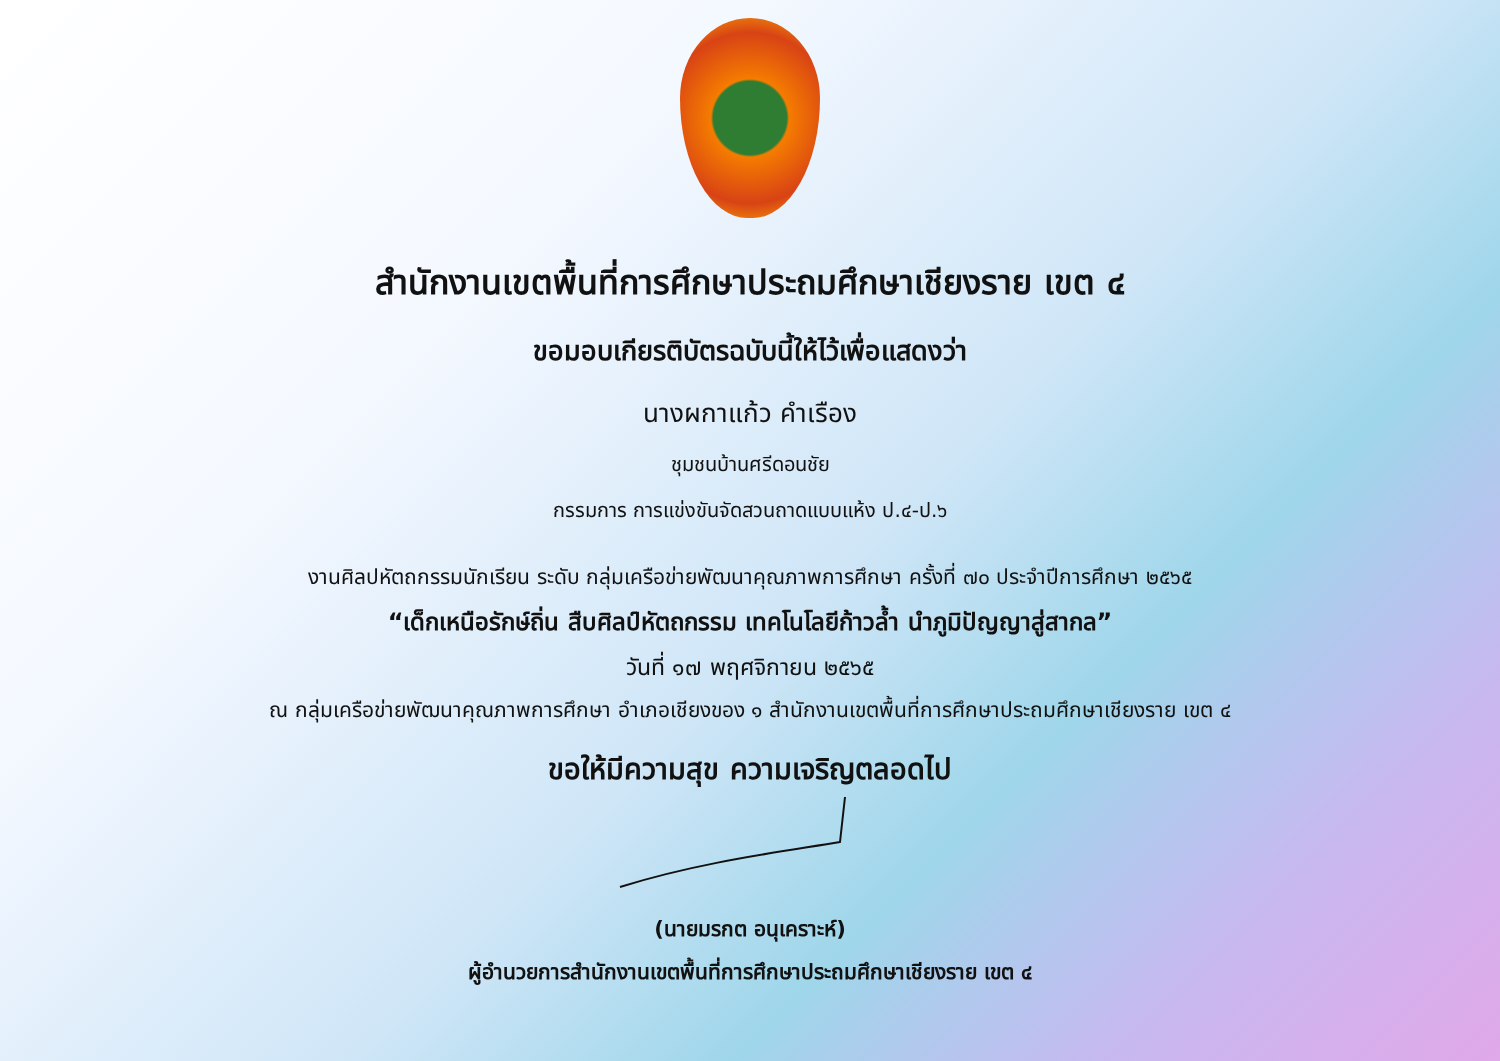สำนักงานเขตพื้นที่การศึกษาประถมศึกษาเชียงราย เขต ๔
ขอมอบเกียรติบัตรฉบับนี้ให้ไว้เพื่อแสดงว่า
นางผกาแก้ว คำเรือง
ชุมชนบ้านศรีดอนชัย
กรรมการ การแข่งขันจัดสวนถาดแบบแห้ง ป.๔-ป.๖
งานศิลปหัตถกรรมนักเรียน ระดับ กลุ่มเครือข่ายพัฒนาคุณภาพการศึกษา ครั้งที่ ๗๐ ประจำปีการศึกษา ๒๕๖๕
“เด็กเหนือรักษ์ถิ่น สืบศิลป์หัตถกรรม เทคโนโลยีก้าวล้ำ นำภูมิปัญญาสู่สากล”
วันที่ ๑๗ พฤศจิกายน ๒๕๖๕
ณ กลุ่มเครือข่ายพัฒนาคุณภาพการศึกษา อำเภอเชียงของ ๑ สำนักงานเขตพื้นที่การศึกษาประถมศึกษาเชียงราย เขต ๔
ขอให้มีความสุข ความเจริญตลอดไป
(นายมรกต อนุเคราะห์)
ผู้อำนวยการสำนักงานเขตพื้นที่การศึกษาประถมศึกษาเชียงราย เขต ๔